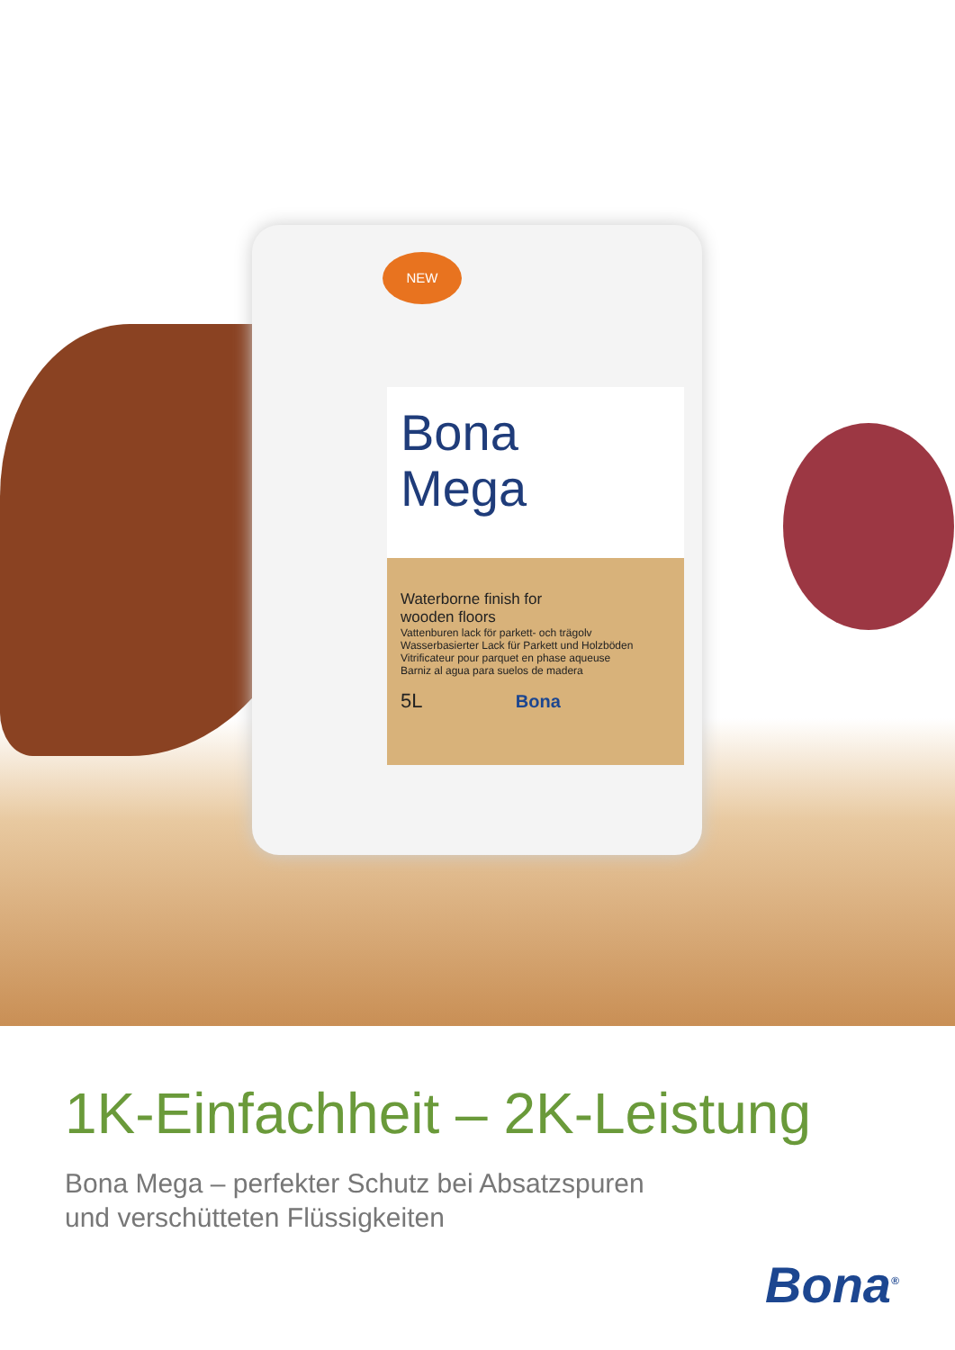NEW
Bona
Mega
Waterborne finish for
wooden floors
Vattenburen lack för parkett- och trägolv
Wasserbasierter Lack für Parkett und Holzböden
Vitrificateur pour parquet en phase aqueuse
Barniz al agua para suelos de madera
5L Bona
1K-Einfachheit – 2K-Leistung
Bona Mega – perfekter Schutz bei Absatzspuren
und verschütteten Flüssigkeiten
Bona<sup>®</sup>